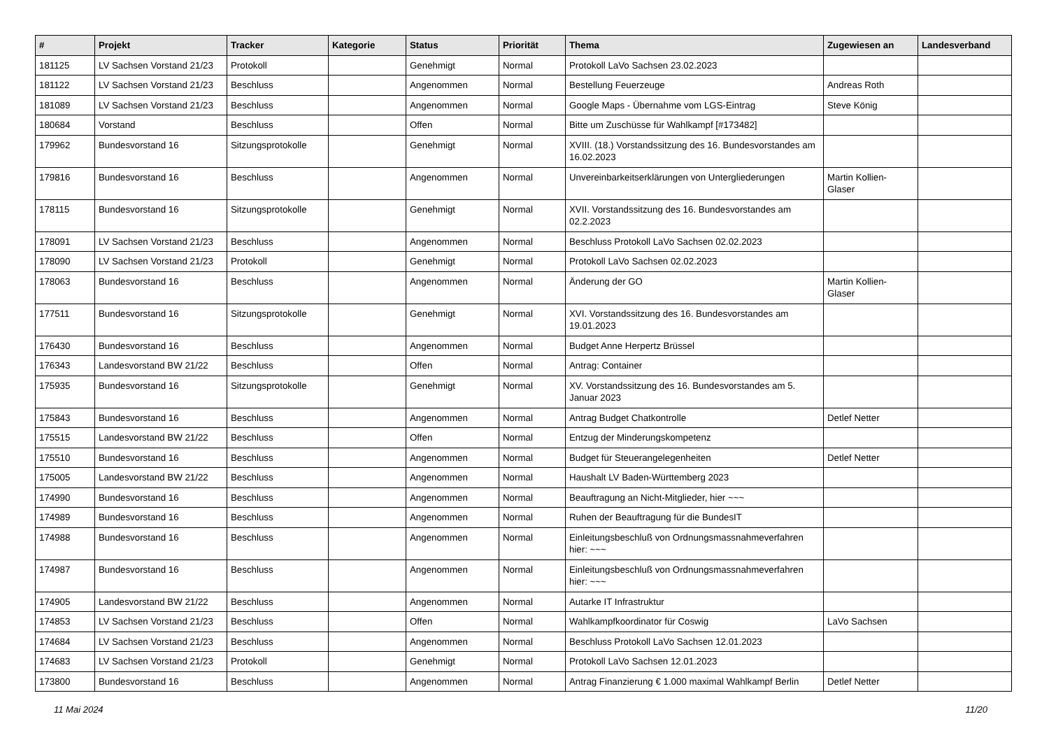| # | Projekt | Tracker | Kategorie | Status | Priorität | Thema | Zugewiesen an | Landesverband |
| --- | --- | --- | --- | --- | --- | --- | --- | --- |
| 181125 | LV Sachsen Vorstand 21/23 | Protokoll | | Genehmigt | Normal | Protokoll LaVo Sachsen 23.02.2023 | | |
| 181122 | LV Sachsen Vorstand 21/23 | Beschluss | | Angenommen | Normal | Bestellung Feuerzeuge | Andreas Roth | |
| 181089 | LV Sachsen Vorstand 21/23 | Beschluss | | Angenommen | Normal | Google Maps - Übernahme vom LGS-Eintrag | Steve König | |
| 180684 | Vorstand | Beschluss | | Offen | Normal | Bitte um Zuschüsse für Wahlkampf [#173482] | | |
| 179962 | Bundesvorstand 16 | Sitzungsprotokolle | | Genehmigt | Normal | XVIII. (18.) Vorstandssitzung des 16. Bundesvorstandes am 16.02.2023 | | |
| 179816 | Bundesvorstand 16 | Beschluss | | Angenommen | Normal | Unvereinbarkeitserklärungen von Untergliederungen | Martin Kollien-Glaser | |
| 178115 | Bundesvorstand 16 | Sitzungsprotokolle | | Genehmigt | Normal | XVII. Vorstandssitzung des 16. Bundesvorstandes am 02.2.2023 | | |
| 178091 | LV Sachsen Vorstand 21/23 | Beschluss | | Angenommen | Normal | Beschluss Protokoll LaVo Sachsen 02.02.2023 | | |
| 178090 | LV Sachsen Vorstand 21/23 | Protokoll | | Genehmigt | Normal | Protokoll LaVo Sachsen 02.02.2023 | | |
| 178063 | Bundesvorstand 16 | Beschluss | | Angenommen | Normal | Änderung der GO | Martin Kollien-Glaser | |
| 177511 | Bundesvorstand 16 | Sitzungsprotokolle | | Genehmigt | Normal | XVI. Vorstandssitzung des 16. Bundesvorstandes am 19.01.2023 | | |
| 176430 | Bundesvorstand 16 | Beschluss | | Angenommen | Normal | Budget Anne Herpertz Brüssel | | |
| 176343 | Landesvorstand BW 21/22 | Beschluss | | Offen | Normal | Antrag: Container | | |
| 175935 | Bundesvorstand 16 | Sitzungsprotokolle | | Genehmigt | Normal | XV. Vorstandssitzung des 16. Bundesvorstandes am 5. Januar 2023 | | |
| 175843 | Bundesvorstand 16 | Beschluss | | Angenommen | Normal | Antrag Budget Chatkontrolle | Detlef Netter | |
| 175515 | Landesvorstand BW 21/22 | Beschluss | | Offen | Normal | Entzug der Minderungskompetenz | | |
| 175510 | Bundesvorstand 16 | Beschluss | | Angenommen | Normal | Budget für Steuerangelegenheiten | Detlef Netter | |
| 175005 | Landesvorstand BW 21/22 | Beschluss | | Angenommen | Normal | Haushalt LV Baden-Württemberg 2023 | | |
| 174990 | Bundesvorstand 16 | Beschluss | | Angenommen | Normal | Beauftragung an Nicht-Mitglieder, hier ~~~ | | |
| 174989 | Bundesvorstand 16 | Beschluss | | Angenommen | Normal | Ruhen der Beauftragung für die BundesIT | | |
| 174988 | Bundesvorstand 16 | Beschluss | | Angenommen | Normal | Einleitungsbeschluß von Ordnungsmassnahmeverfahren hier: ~~~ | | |
| 174987 | Bundesvorstand 16 | Beschluss | | Angenommen | Normal | Einleitungsbeschluß von Ordnungsmassnahmeverfahren hier: ~~~ | | |
| 174905 | Landesvorstand BW 21/22 | Beschluss | | Angenommen | Normal | Autarke IT Infrastruktur | | |
| 174853 | LV Sachsen Vorstand 21/23 | Beschluss | | Offen | Normal | Wahlkampfkoordinator für Coswig | LaVo Sachsen | |
| 174684 | LV Sachsen Vorstand 21/23 | Beschluss | | Angenommen | Normal | Beschluss Protokoll LaVo Sachsen 12.01.2023 | | |
| 174683 | LV Sachsen Vorstand 21/23 | Protokoll | | Genehmigt | Normal | Protokoll LaVo Sachsen 12.01.2023 | | |
| 173800 | Bundesvorstand 16 | Beschluss | | Angenommen | Normal | Antrag Finanzierung € 1.000 maximal Wahlkampf Berlin | Detlef Netter | |
11 Mai 2024 11/20